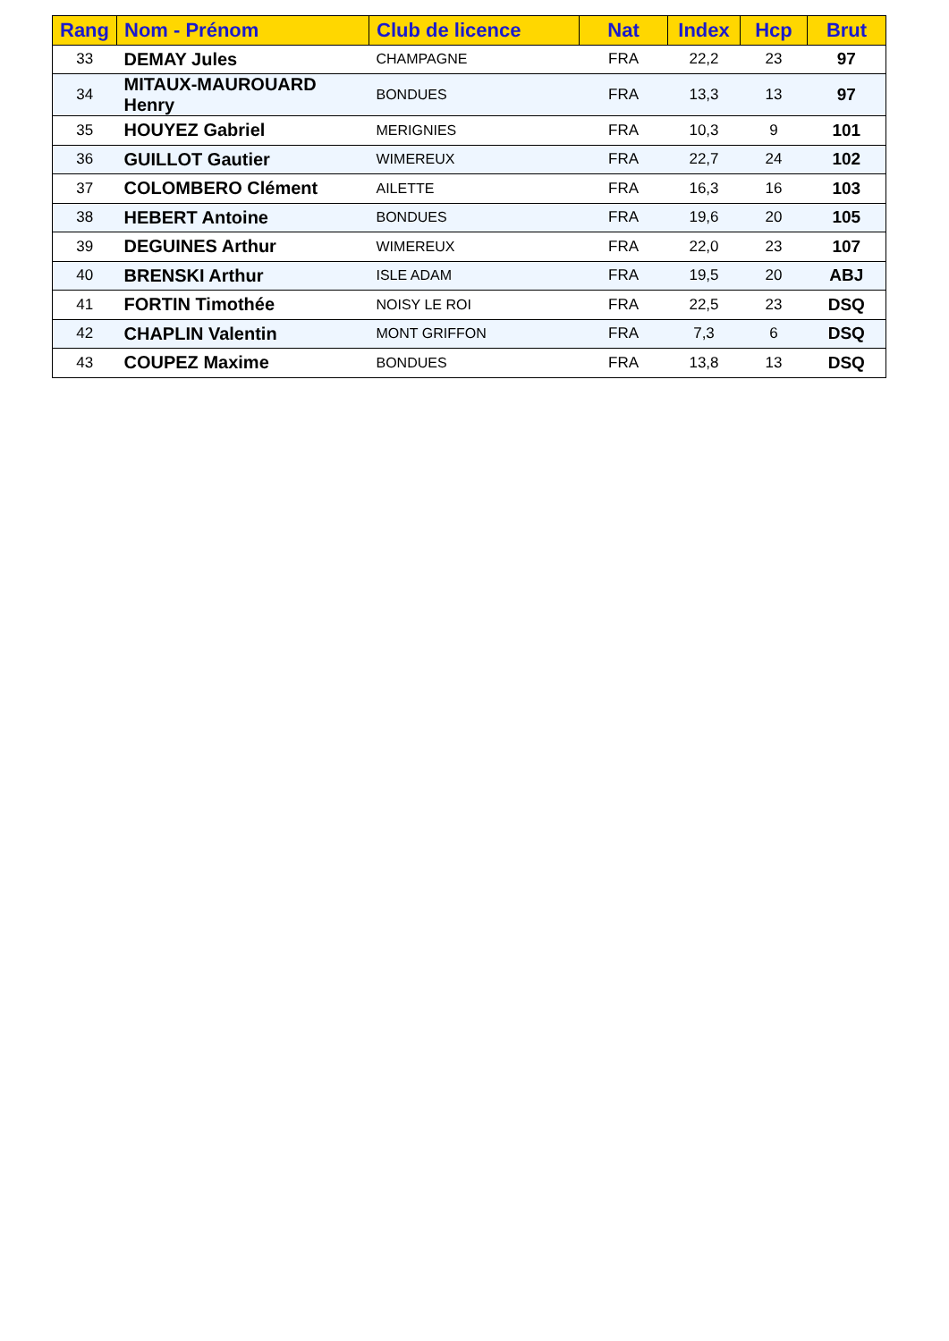| Rang | Nom - Prénom | Club de licence | Nat | Index | Hcp | Brut |
| --- | --- | --- | --- | --- | --- | --- |
| 33 | DEMAY Jules | CHAMPAGNE | FRA | 22,2 | 23 | 97 |
| 34 | MITAUX-MAUROUARD Henry | BONDUES | FRA | 13,3 | 13 | 97 |
| 35 | HOUYEZ Gabriel | MERIGNIES | FRA | 10,3 | 9 | 101 |
| 36 | GUILLOT Gautier | WIMEREUX | FRA | 22,7 | 24 | 102 |
| 37 | COLOMBERO Clément | AILETTE | FRA | 16,3 | 16 | 103 |
| 38 | HEBERT Antoine | BONDUES | FRA | 19,6 | 20 | 105 |
| 39 | DEGUINES Arthur | WIMEREUX | FRA | 22,0 | 23 | 107 |
| 40 | BRENSKI Arthur | ISLE ADAM | FRA | 19,5 | 20 | ABJ |
| 41 | FORTIN Timothée | NOISY LE ROI | FRA | 22,5 | 23 | DSQ |
| 42 | CHAPLIN Valentin | MONT GRIFFON | FRA | 7,3 | 6 | DSQ |
| 43 | COUPEZ Maxime | BONDUES | FRA | 13,8 | 13 | DSQ |